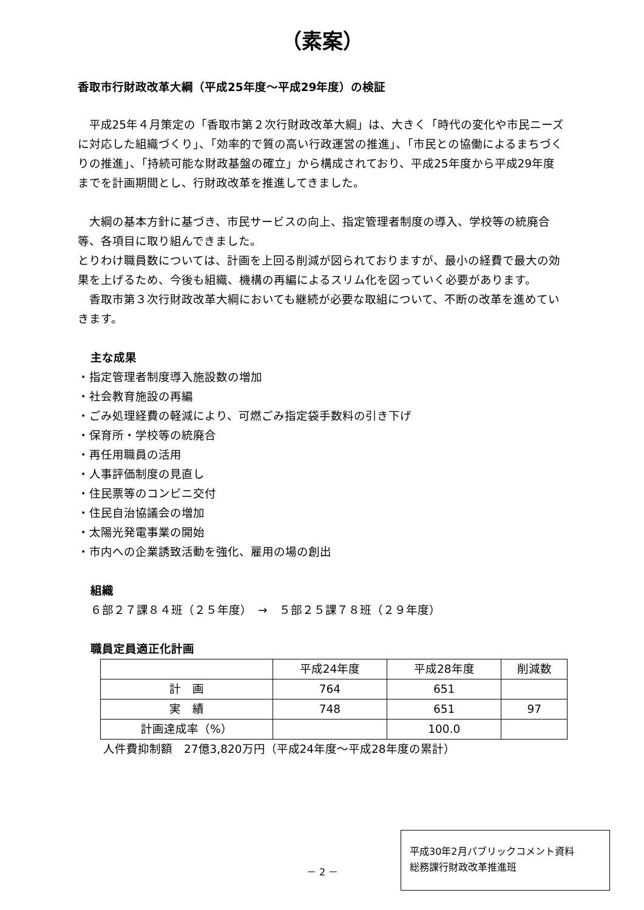（素案）
香取市行財政改革大綱（平成25年度～平成29年度）の検証
平成25年４月策定の「香取市第２次行財政改革大綱」は、大きく「時代の変化や市民ニーズに対応した組織づくり」、「効率的で質の高い行政運営の推進」、「市民との協働によるまちづくりの推進」、「持続可能な財政基盤の確立」から構成されており、平成25年度から平成29年度までを計画期間とし、行財政改革を推進してきました。
大綱の基本方針に基づき、市民サービスの向上、指定管理者制度の導入、学校等の統廃合等、各項目に取り組んできました。
とりわけ職員数については、計画を上回る削減が図られておりますが、最小の経費で最大の効果を上げるため、今後も組織、機構の再編によるスリム化を図っていく必要があります。
香取市第３次行財政改革大綱においても継続が必要な取組について、不断の改革を進めていきます。
主な成果
・指定管理者制度導入施設数の増加
・社会教育施設の再編
・ごみ処理経費の軽減により、可燃ごみ指定袋手数料の引き下げ
・保育所・学校等の統廃合
・再任用職員の活用
・人事評価制度の見直し
・住民票等のコンビニ交付
・住民自治協議会の増加
・太陽光発電事業の開始
・市内への企業誘致活動を強化、雇用の場の創出
組織
６部２７課８４班（２５年度）　→　５部２５課７８班（２９年度）
職員定員適正化計画
| | 平成24年度 | 平成28年度 | 削減数 |
| --- | --- | --- | --- |
| 計 画 | 764 | 651 | |
| 実 績 | 748 | 651 | 97 |
| 計画達成率（%） | | 100.0 | |
人件費抑制額　27億3,820万円（平成24年度～平成28年度の累計）
－ 2 －
平成30年2月パブリックコメント資料
総務課行財政改革推進班